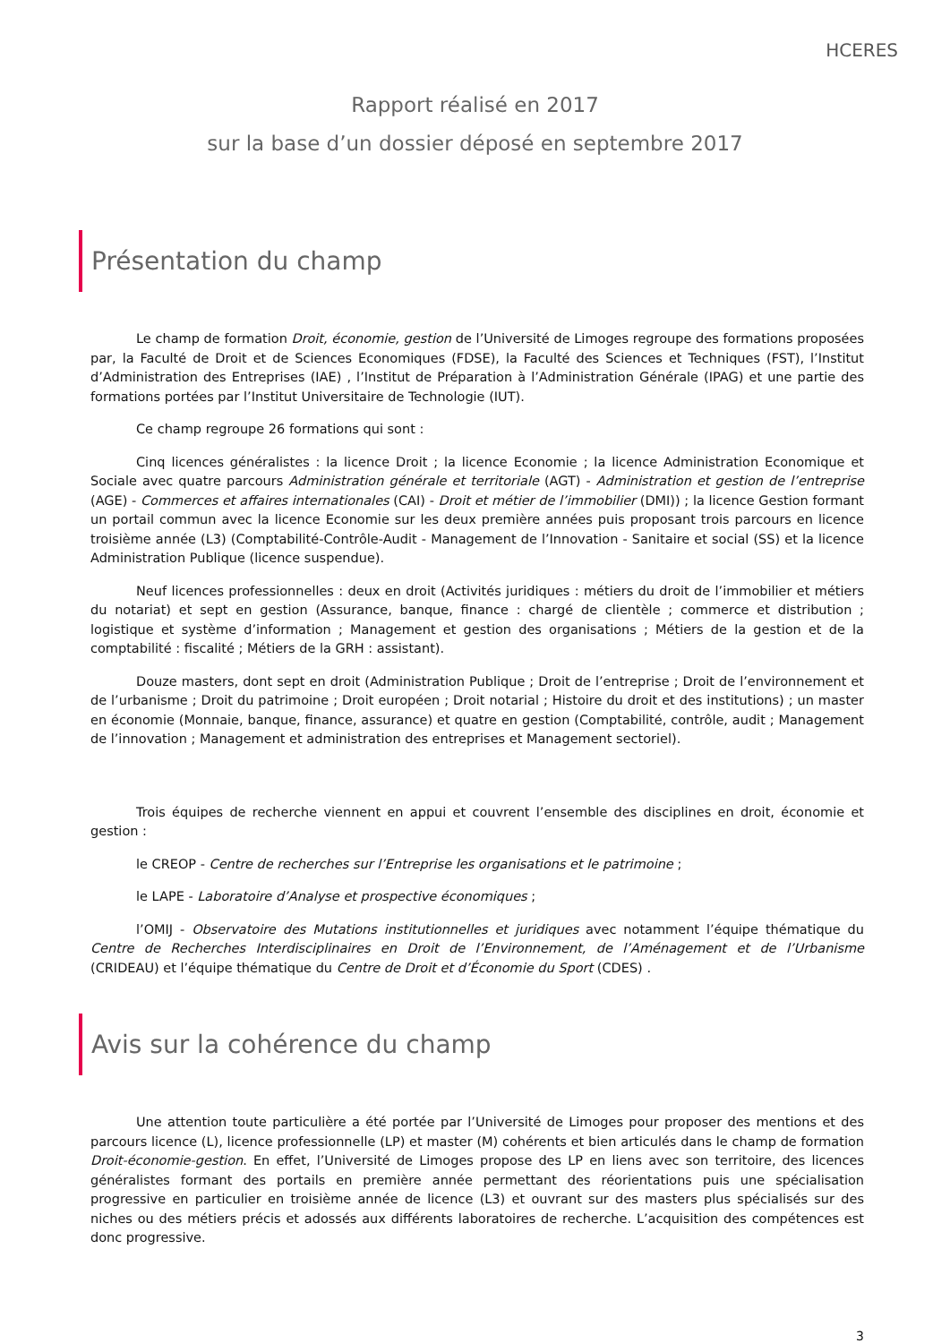HCERES
Rapport réalisé en 2017
sur la base d’un dossier déposé en septembre 2017
Présentation du champ
Le champ de formation Droit, économie, gestion de l’Université de Limoges regroupe des formations proposées par, la Faculté de Droit et de Sciences Economiques (FDSE), la Faculté des Sciences et Techniques (FST), l’Institut d’Administration des Entreprises (IAE) , l’Institut de Préparation à l’Administration Générale (IPAG) et une partie des formations portées par l’Institut Universitaire de Technologie (IUT).
Ce champ regroupe 26 formations qui sont :
Cinq licences généralistes : la licence Droit ; la licence Economie ; la licence Administration Economique et Sociale avec quatre parcours Administration générale et territoriale (AGT) - Administration et gestion de l’entreprise (AGE) - Commerces et affaires internationales (CAI) - Droit et métier de l’immobilier (DMI)) ; la licence Gestion formant un portail commun avec la licence Economie sur les deux première années puis proposant trois parcours en licence troisième année (L3) (Comptabilité-Contrôle-Audit - Management de l’Innovation - Sanitaire et social (SS) et la licence Administration Publique (licence suspendue).
Neuf licences professionnelles : deux en droit (Activités juridiques : métiers du droit de l’immobilier et métiers du notariat) et sept en gestion (Assurance, banque, finance : chargé de clientèle ; commerce et distribution ; logistique et système d’information ; Management et gestion des organisations ; Métiers de la gestion et de la comptabilité : fiscalité ; Métiers de la GRH : assistant).
Douze masters, dont sept en droit (Administration Publique ; Droit de l’entreprise ; Droit de l’environnement et de l’urbanisme ; Droit du patrimoine ; Droit européen ; Droit notarial ; Histoire du droit et des institutions) ; un master en économie (Monnaie, banque, finance, assurance) et quatre en gestion (Comptabilité, contrôle, audit ; Management de l’innovation ; Management et administration des entreprises et Management sectoriel).
Trois équipes de recherche viennent en appui et couvrent l’ensemble des disciplines en droit, économie et gestion :
le CREOP - Centre de recherches sur l’Entreprise les organisations et le patrimoine ;
le LAPE - Laboratoire d’Analyse et prospective économiques ;
l’OMIJ - Observatoire des Mutations institutionnelles et juridiques avec notamment l’équipe thématique du Centre de Recherches Interdisciplinaires en Droit de l’Environnement, de l’Aménagement et de l’Urbanisme (CRIDEAU) et l’équipe thématique du Centre de Droit et d’Économie du Sport (CDES) .
Avis sur la cohérence du champ
Une attention toute particulière a été portée par l’Université de Limoges pour proposer des mentions et des parcours licence (L), licence professionnelle (LP) et master (M) cohérents et bien articulés dans le champ de formation Droit-économie-gestion. En effet, l’Université de Limoges propose des LP en liens avec son territoire, des licences généralistes formant des portails en première année permettant des réorientations puis une spécialisation progressive en particulier en troisième année de licence (L3) et ouvrant sur des masters plus spécialisés sur des niches ou des métiers précis et adossés aux différents laboratoires de recherche. L’acquisition des compétences est donc progressive.
3